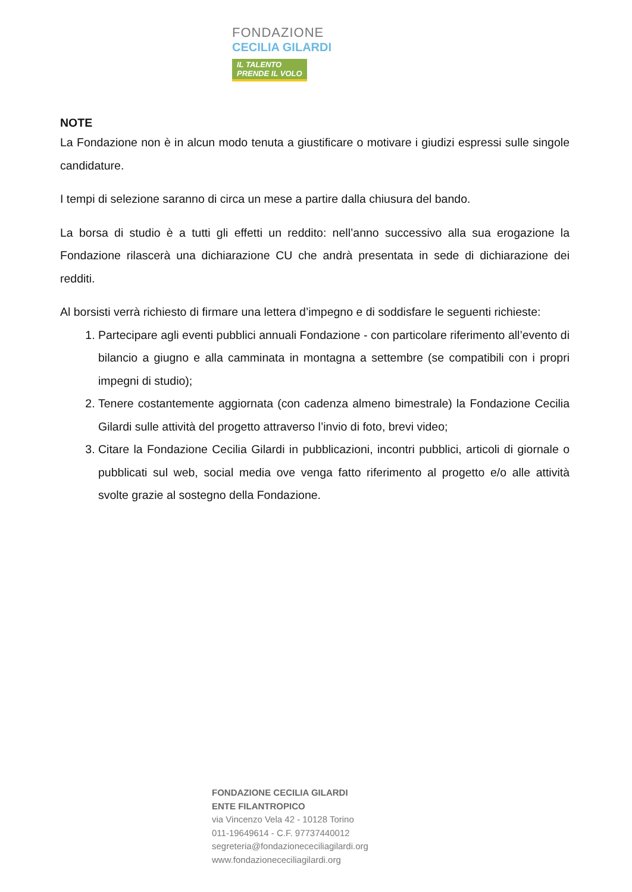FONDAZIONE
CECILIA GILARDI
IL TALENTO
PRENDE IL VOLO
NOTE
La Fondazione non è in alcun modo tenuta a giustificare o motivare i giudizi espressi sulle singole candidature.
I tempi di selezione saranno di circa un mese a partire dalla chiusura del bando.
La borsa di studio è a tutti gli effetti un reddito: nell’anno successivo alla sua erogazione la Fondazione rilascerà una dichiarazione CU che andrà presentata in sede di dichiarazione dei redditi.
Al borsisti verrà richiesto di firmare una lettera d’impegno e di soddisfare le seguenti richieste:
1. Partecipare agli eventi pubblici annuali Fondazione - con particolare riferimento all’evento di bilancio a giugno e alla camminata in montagna a settembre (se compatibili con i propri impegni di studio);
2. Tenere costantemente aggiornata (con cadenza almeno bimestrale) la Fondazione Cecilia Gilardi sulle attività del progetto attraverso l’invio di foto, brevi video;
3. Citare la Fondazione Cecilia Gilardi in pubblicazioni, incontri pubblici, articoli di giornale o pubblicati sul web, social media ove venga fatto riferimento al progetto e/o alle attività svolte grazie al sostegno della Fondazione.
FONDAZIONE CECILIA GILARDI
ENTE FILANTROPICO
via Vincenzo Vela 42 - 10128 Torino
011-19649614 - C.F. 97737440012
segreteria@fondazionececiliagilardi.org
www.fondazionececiliagilardi.org